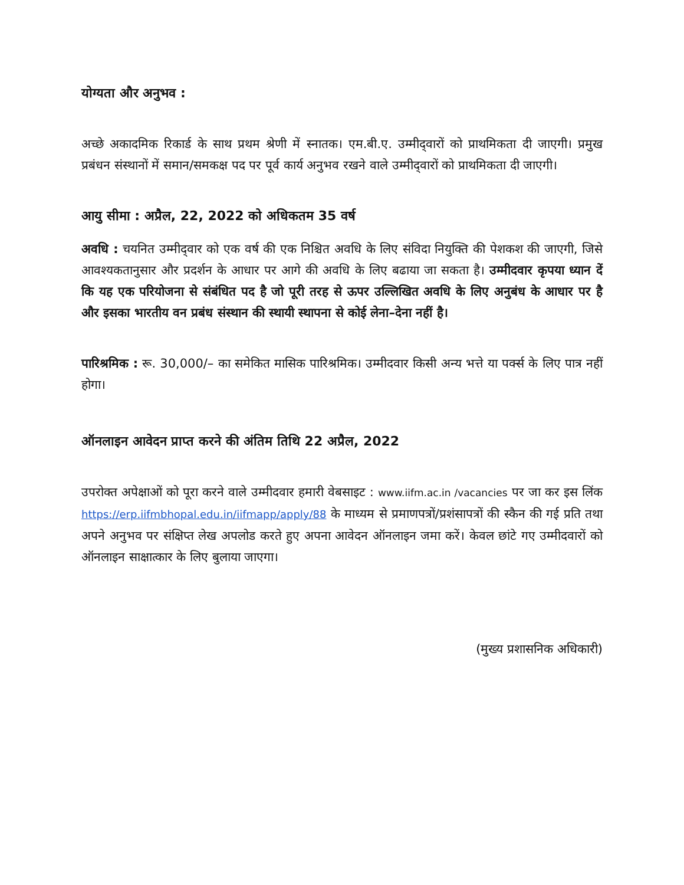योग्यता और अनुभव :
अच्छे अकादमिक रिकार्ड के साथ प्रथम श्रेणी में स्नातक। एम.बी.ए. उम्मीद्‌वारों को प्राथमिकता दी जाएगी। प्रमुख प्रबंधन संस्थानों में समान/समकक्ष पद पर पूर्व कार्य अनुभव रखने वाले उम्मीद्‌वारों को प्राथमिकता दी जाएगी।
आयु सीमा : अप्रैल, 22, 2022 को अधिकतम 35 वर्ष
अवधि : चयनित उम्मीद्‌वार को एक वर्ष की एक निश्चित अवधि के लिए संविदा नियुक्ति की पेशकश की जाएगी, जिसे आवश्यकतानुसार और प्रदर्शन के आधार पर आगे की अवधि के लिए बढाया जा सकता है। उम्मीदवार कृपया ध्यान दें कि यह एक परियोजना से संबंधित पद है जो पूरी तरह से ऊपर उल्लिखित अवधि के लिए अनुबंध के आधार पर है और इसका भारतीय वन प्रबंध संस्थान की स्थायी स्थापना से कोई लेना–देना नहीं है।
पारिश्रमिक : रू. 30,000/– का समेकित मासिक पारिश्रमिक। उम्मीदवार किसी अन्य भत्ते या पर्क्स के लिए पात्र नहीं होगा।
ऑनलाइन आवेदन प्राप्त करने की अंतिम तिथि 22 अप्रैल, 2022
उपरोक्त अपेक्षाओं को पूरा करने वाले उम्मीदवार हमारी वेबसाइट : www.iifm.ac.in /vacancies पर जा कर इस लिंक https://erp.iifmbhopal.edu.in/iifmapp/apply/88 के माध्यम से प्रमाणपत्रों/प्रशंसापत्रों की स्कैन की गई प्रति तथा अपने अनुभव पर संक्षिप्त लेख अपलोड करते हुए अपना आवेदन ऑनलाइन जमा करें। केवल छांटे गए उम्मीदवारों को ऑनलाइन साक्षात्कार के लिए बुलाया जाएगा।
(मुख्य प्रशासनिक अधिकारी)